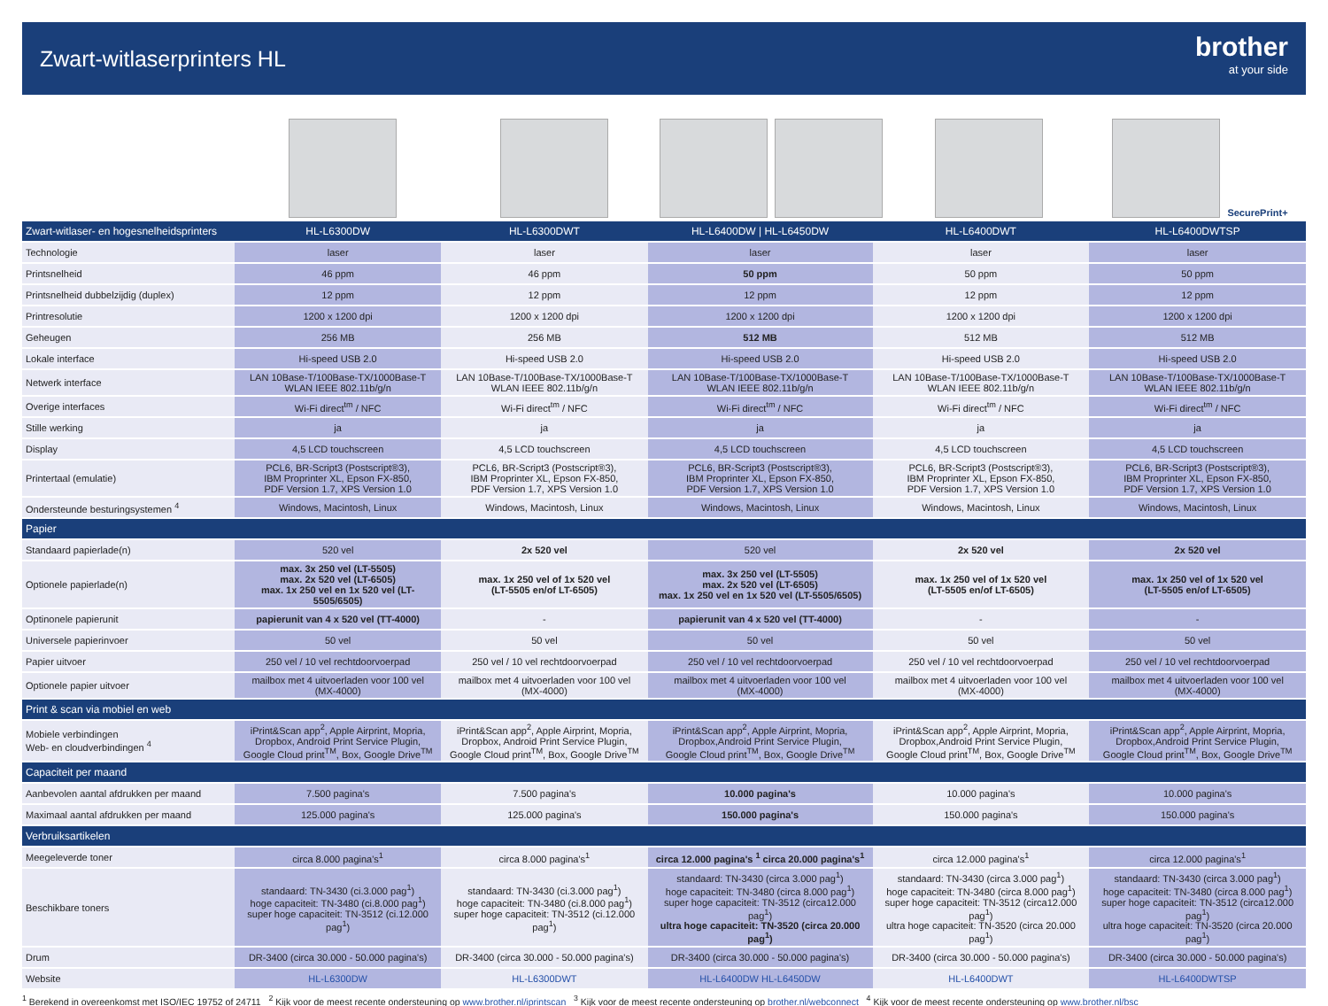Zwart-witlaserprinters HL
brother
at your side
SecurePrint+
| Zwart-witlaser- en hogesnelheidsprinters | HL-L6300DW | HL-L6300DWT | HL-L6400DW / HL-L6450DW | HL-L6400DWT | HL-L6400DWTSP |
| --- | --- | --- | --- | --- | --- |
| Technologie | laser | laser | laser | laser | laser |
| Printsnelheid | 46 ppm | 46 ppm | 50 ppm | 50 ppm | 50 ppm |
| Printsnelheid dubbelzijdig (duplex) | 12 ppm | 12 ppm | 12 ppm | 12 ppm | 12 ppm |
| Printresolutie | 1200 x 1200 dpi | 1200 x 1200 dpi | 1200 x 1200 dpi | 1200 x 1200 dpi | 1200 x 1200 dpi |
| Geheugen | 256 MB | 256 MB | 512 MB | 512 MB | 512 MB |
| Lokale interface | Hi-speed USB 2.0 | Hi-speed USB 2.0 | Hi-speed USB 2.0 | Hi-speed USB 2.0 | Hi-speed USB 2.0 |
| Netwerk interface | LAN 10Base-T/100Base-TX/1000Base-T WLAN IEEE 802.11b/g/n | LAN 10Base-T/100Base-TX/1000Base-T WLAN IEEE 802.11b/g/n | LAN 10Base-T/100Base-TX/1000Base-T WLAN IEEE 802.11b/g/n | LAN 10Base-T/100Base-TX/1000Base-T WLAN IEEE 802.11b/g/n | LAN 10Base-T/100Base-TX/1000Base-T WLAN IEEE 802.11b/g/n |
| Overige interfaces | Wi-Fi direct<sup>tm</sup> / NFC | Wi-Fi direct<sup>tm</sup> / NFC | Wi-Fi direct<sup>tm</sup> / NFC | Wi-Fi direct<sup>tm</sup> / NFC | Wi-Fi direct<sup>tm</sup> / NFC |
| Stille werking | ja | ja | ja | ja | ja |
| Display | 4,5 LCD touchscreen | 4,5 LCD touchscreen | 4,5 LCD touchscreen | 4,5 LCD touchscreen | 4,5 LCD touchscreen |
| Printertaal (emulatie) | PCL6, BR-Script3 (Postscript®3), IBM Proprinter XL, Epson FX-850, PDF Version 1.7, XPS Version 1.0 | PCL6, BR-Script3 (Postscript®3), IBM Proprinter XL, Epson FX-850, PDF Version 1.7, XPS Version 1.0 | PCL6, BR-Script3 (Postscript®3), IBM Proprinter XL, Epson FX-850, PDF Version 1.7, XPS Version 1.0 | PCL6, BR-Script3 (Postscript®3), IBM Proprinter XL, Epson FX-850, PDF Version 1.7, XPS Version 1.0 | PCL6, BR-Script3 (Postscript®3), IBM Proprinter XL, Epson FX-850, PDF Version 1.7, XPS Version 1.0 |
| Ondersteunde besturingsystemen <sup>4</sup> | Windows, Macintosh, Linux | Windows, Macintosh, Linux | Windows, Macintosh, Linux | Windows, Macintosh, Linux | Windows, Macintosh, Linux |
| Papier | | | | | |
| Standaard papierlade(n) | 520 vel | 2x 520 vel | 520 vel | 2x 520 vel | 2x 520 vel |
| Optionele papierlade(n) | max. 3x 250 vel (LT-5505) max. 2x 520 vel (LT-6505) max. 1x 250 vel en 1x 520 vel (LT-5505/6505) | max. 1x 250 vel of 1x 520 vel (LT-5505 en/of LT-6505) | max. 3x 250 vel (LT-5505) max. 2x 520 vel (LT-6505) max. 1x 250 vel en 1x 520 vel (LT-5505/6505) | max. 1x 250 vel of 1x 520 vel (LT-5505 en/of LT-6505) | max. 1x 250 vel of 1x 520 vel (LT-5505 en/of LT-6505) |
| Optinonele papierunit | papierunit van 4 x 520 vel (TT-4000) | - | papierunit van 4 x 520 vel (TT-4000) | - | - |
| Universele papierinvoer | 50 vel | 50 vel | 50 vel | 50 vel | 50 vel |
| Papier uitvoer | 250 vel / 10 vel rechtdoorvoerpad | 250 vel / 10 vel rechtdoorvoerpad | 250 vel / 10 vel rechtdoorvoerpad | 250 vel / 10 vel rechtdoorvoerpad | 250 vel / 10 vel rechtdoorvoerpad |
| Optionele papier uitvoer | mailbox met 4 uitvoerladen voor 100 vel (MX-4000) | mailbox met 4 uitvoerladen voor 100 vel (MX-4000) | mailbox met 4 uitvoerladen voor 100 vel (MX-4000) | mailbox met 4 uitvoerladen voor 100 vel (MX-4000) | mailbox met 4 uitvoerladen voor 100 vel (MX-4000) |
| Print & scan via mobiel en web | | | | | |
| Mobiele verbindingen Web- en cloudverbindingen <sup>4</sup> | iPrint&Scan app<sup>2</sup>, Apple Airprint, Mopria, Dropbox, Android Print Service Plugin, Google Cloud print<sup>TM</sup>, Box, Google Drive<sup>TM</sup> | iPrint&Scan app<sup>2</sup>, Apple Airprint, Mopria, Dropbox, Android Print Service Plugin, Google Cloud print<sup>TM</sup>, Box, Google Drive<sup>TM</sup> | iPrint&Scan app<sup>2</sup>, Apple Airprint, Mopria, Dropbox,Android Print Service Plugin, Google Cloud print<sup>TM</sup>, Box, Google Drive<sup>TM</sup> | iPrint&Scan app<sup>2</sup>, Apple Airprint, Mopria, Dropbox,Android Print Service Plugin, Google Cloud print<sup>TM</sup>, Box, Google Drive<sup>TM</sup> | iPrint&Scan app<sup>2</sup>, Apple Airprint, Mopria, Dropbox,Android Print Service Plugin, Google Cloud print<sup>TM</sup>, Box, Google Drive<sup>TM</sup> |
| Capaciteit per maand | | | | | |
| Aanbevolen aantal afdrukken per maand | 7.500 pagina's | 7.500 pagina's | 10.000 pagina's | 10.000 pagina's | 10.000 pagina's |
| Maximaal aantal afdrukken per maand | 125.000 pagina's | 125.000 pagina's | 150.000 pagina's | 150.000 pagina's | 150.000 pagina's |
| Verbruiksartikelen | | | | | |
| Meegeleverde toner | circa 8.000 pagina's<sup>1</sup> | circa 8.000 pagina's<sup>1</sup> | circa 12.000 pagina's <sup>1</sup> circa 20.000 pagina's<sup>1</sup> | circa 12.000 pagina's<sup>1</sup> | circa 12.000 pagina's<sup>1</sup> |
| Beschikbare toners | standaard: TN-3430 (ci.3.000 pag<sup>1</sup>) hoge capaciteit: TN-3480 (ci.8.000 pag<sup>1</sup>) super hoge capaciteit: TN-3512 (ci.12.000 pag<sup>1</sup>) | standaard: TN-3430 (ci.3.000 pag<sup>1</sup>) hoge capaciteit: TN-3480 (ci.8.000 pag<sup>1</sup>) super hoge capaciteit: TN-3512 (ci.12.000 pag<sup>1</sup>) | standaard: TN-3430 (circa 3.000 pag<sup>1</sup>) hoge capaciteit: TN-3480 (circa 8.000 pag<sup>1</sup>) super hoge capaciteit: TN-3512 (circa12.000 pag<sup>1</sup>) ultra hoge capaciteit: TN-3520 (circa 20.000 pag<sup>1</sup>) | standaard: TN-3430 (circa 3.000 pag<sup>1</sup>) hoge capaciteit: TN-3480 (circa 8.000 pag<sup>1</sup>) super hoge capaciteit: TN-3512 (circa12.000 pag<sup>1</sup>) ultra hoge capaciteit: TN-3520 (circa 20.000 pag<sup>1</sup>) | standaard: TN-3430 (circa 3.000 pag<sup>1</sup>) hoge capaciteit: TN-3480 (circa 8.000 pag<sup>1</sup>) super hoge capaciteit: TN-3512 (circa12.000 pag<sup>1</sup>) ultra hoge capaciteit: TN-3520 (circa 20.000 pag<sup>1</sup>) |
| Drum | DR-3400 (circa 30.000 - 50.000 pagina's) | DR-3400 (circa 30.000 - 50.000 pagina's) | DR-3400 (circa 30.000 - 50.000 pagina's) | DR-3400 (circa 30.000 - 50.000 pagina's) | DR-3400 (circa 30.000 - 50.000 pagina's) |
| Website | HL-L6300DW | HL-L6300DWT | HL-L6400DW HL-L6450DW | HL-L6400DWT | HL-L6400DWTSP |
<sup>1</sup> Berekend in overeenkomst met ISO/IEC 19752 of 24711 <sup>2</sup> Kijk voor de meest recente ondersteuning op www.brother.nl/iprintscan <sup>3</sup> Kijk voor de meest recente ondersteuning op brother.nl/webconnect <sup>4</sup> Kijk voor de meest recente ondersteuning op www.brother.nl/bsc